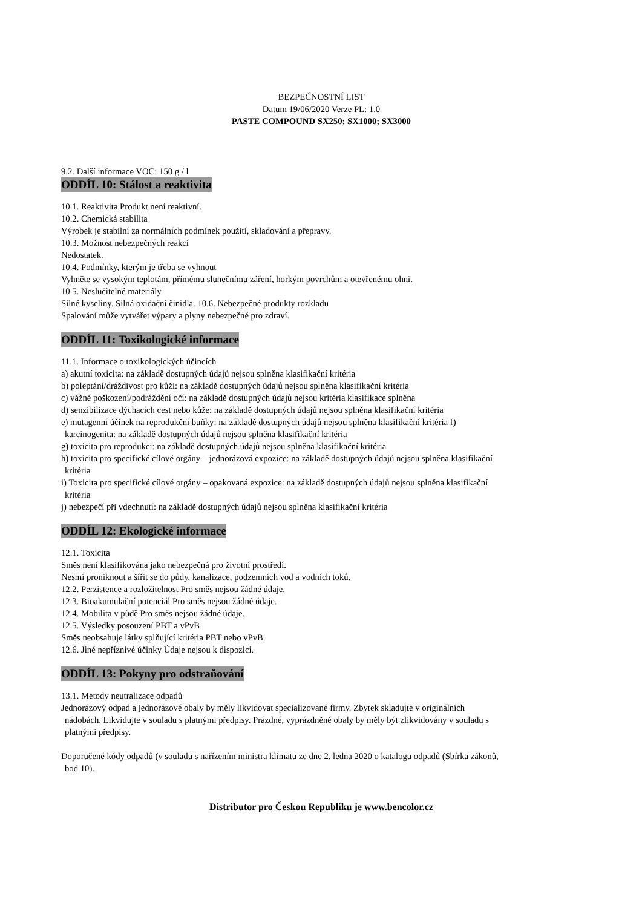BEZPEČNOSTNÍ LIST
Datum 19/06/2020 Verze PL: 1.0
PASTE COMPOUND SX250; SX1000; SX3000
9.2. Další informace VOC: 150 g / l
ODDÍL 10: Stálost a reaktivita
10.1. Reaktivita Produkt není reaktivní.
10.2. Chemická stabilita
Výrobek je stabilní za normálních podmínek použití, skladování a přepravy.
10.3. Možnost nebezpečných reakcí
Nedostatek.
10.4. Podmínky, kterým je třeba se vyhnout
Vyhněte se vysokým teplotám, přímému slunečnímu záření, horkým povrchům a otevřenému ohni.
10.5. Neslučitelné materiály
Silné kyseliny. Silná oxidační činidla. 10.6. Nebezpečné produkty rozkladu
Spalování může vytvářet výpary a plyny nebezpečné pro zdraví.
ODDÍL 11: Toxikologické informace
11.1. Informace o toxikologických účincích
a) akutní toxicita: na základě dostupných údajů nejsou splněna klasifikační kritéria
b) poleptání/dráždivost pro kůži: na základě dostupných údajů nejsou splněna klasifikační kritéria
c) vážné poškození/podráždění očí: na základě dostupných údajů nejsou kritéria klasifikace splněna
d) senzibilizace dýchacích cest nebo kůže: na základě dostupných údajů nejsou splněna klasifikační kritéria
e) mutagenní účinek na reprodukční buňky: na základě dostupných údajů nejsou splněna klasifikační kritéria f)
karcinogenita: na základě dostupných údajů nejsou splněna klasifikační kritéria
g) toxicita pro reprodukci: na základě dostupných údajů nejsou splněna klasifikační kritéria
h) toxicita pro specifické cílové orgány – jednorázová expozice: na základě dostupných údajů nejsou splněna klasifikační
kritéria
i) Toxicita pro specifické cílové orgány – opakovaná expozice: na základě dostupných údajů nejsou splněna klasifikační
kritéria
j) nebezpečí při vdechnutí: na základě dostupných údajů nejsou splněna klasifikační kritéria
ODDÍL 12: Ekologické informace
12.1. Toxicita
Směs není klasifikována jako nebezpečná pro životní prostředí.
Nesmí proniknout a šířit se do půdy, kanalizace, podzemních vod a vodních toků.
12.2. Perzistence a rozložitelnost Pro směs nejsou žádné údaje.
12.3. Bioakumulační potenciál Pro směs nejsou žádné údaje.
12.4. Mobilita v půdě Pro směs nejsou žádné údaje.
12.5. Výsledky posouzení PBT a vPvB
Směs neobsahuje látky splňující kritéria PBT nebo vPvB.
12.6. Jiné nepříznivé účinky Údaje nejsou k dispozici.
ODDÍL 13: Pokyny pro odstraňování
13.1. Metody neutralizace odpadů
Jednorázový odpad a jednorázové obaly by měly likvidovat specializované firmy. Zbytek skladujte v originálních
nádobách. Likvidujte v souladu s platnými předpisy. Prázdné, vyprázdněné obaly by měly být zlikvidovány v souladu s
platnými předpisy.
Doporučené kódy odpadů (v souladu s nařízením ministra klimatu ze dne 2. ledna 2020 o katalogu odpadů (Sbírka zákonů,
bod 10).
Distributor pro Českou Republiku je www.bencolor.cz